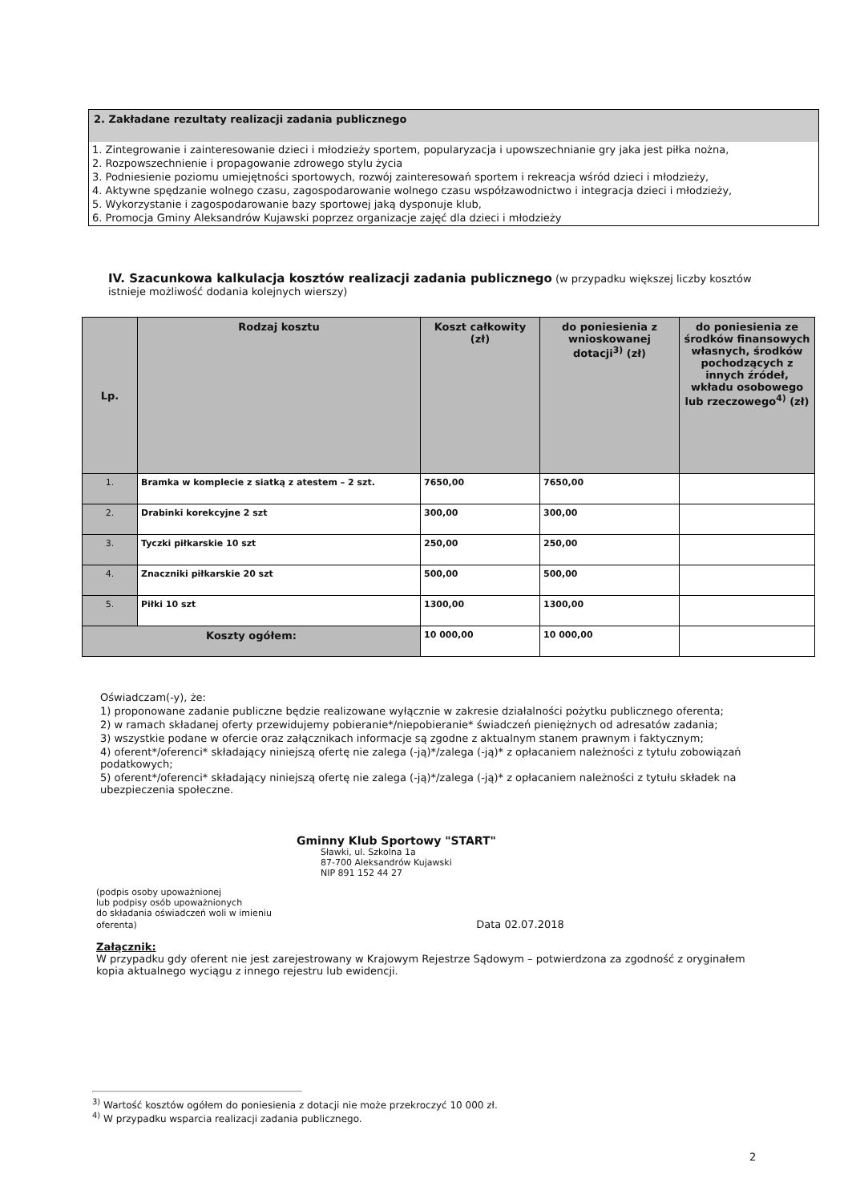2. Zakładane rezultaty realizacji zadania publicznego
1. Zintegrowanie i zainteresowanie dzieci i młodzieży sportem, popularyzacja i upowszechnianie gry jaka jest piłka nożna,
2. Rozpowszechnienie i propagowanie zdrowego stylu życia
3. Podniesienie poziomu umiejętności sportowych, rozwój zainteresowań sportem i rekreacja wśród dzieci i młodzieży,
4. Aktywne spędzanie wolnego czasu, zagospodarowanie wolnego czasu współzawodnictwo i integracja dzieci i młodzieży,
5. Wykorzystanie i zagospodarowanie bazy sportowej jaką dysponuje klub,
6. Promocja Gminy Aleksandrów Kujawski poprzez organizacje zajęć dla dzieci i młodzieży
IV. Szacunkowa kalkulacja kosztów realizacji zadania publicznego (w przypadku większej liczby kosztów istnieje możliwość dodania kolejnych wierszy)
| Lp. | Rodzaj kosztu | Koszt całkowity (zł) | do poniesienia z wnioskowanej dotacji<sup>3)</sup> (zł) | do poniesienia ze środków finansowych własnych, środków pochodzących z innych źródeł, wkładu osobowego lub rzeczowego<sup>4)</sup> (zł) |
| --- | --- | --- | --- | --- |
| 1. | Bramka w komplecie z siatką z atestem – 2 szt. | 7650,00 | 7650,00 | |
| 2. | Drabinki korekcyjne 2 szt | 300,00 | 300,00 | |
| 3. | Tyczki piłkarskie 10 szt | 250,00 | 250,00 | |
| 4. | Znaczniki piłkarskie 20 szt | 500,00 | 500,00 | |
| 5. | Piłki 10 szt | 1300,00 | 1300,00 | |
| Koszty ogółem: | | 10 000,00 | 10 000,00 | |
Oświadczam(-y), że:
1) proponowane zadanie publiczne będzie realizowane wyłącznie w zakresie działalności pożytku publicznego oferenta;
2) w ramach składanej oferty przewidujemy pobieranie*/niepobieranie* świadczeń pieniężnych od adresatów zadania;
3) wszystkie podane w ofercie oraz załącznikach informacje są zgodne z aktualnym stanem prawnym i faktycznym;
4) oferent*/oferenci* składający niniejszą ofertę nie zalega (-ją)*/zalega (-ją)* z opłacaniem należności z tytułu zobowiązań podatkowych;
5) oferent*/oferenci* składający niniejszą ofertę nie zalega (-ją)*/zalega (-ją)* z opłacaniem należności z tytułu składek na ubezpieczenia społeczne.
Gminny Klub Sportowy "START"
Sławki, ul. Szkolna 1a
87-700 Aleksandrów Kujawski
NIP 891 152 44 27
(podpis osoby upoważnionej
lub podpisy osób upoważnionych
do składania oświadczeń woli w imieniu
oferenta) Data 02.07.2018
Załącznik:
W przypadku gdy oferent nie jest zarejestrowany w Krajowym Rejestrze Sądowym – potwierdzona za zgodność z oryginałem kopia aktualnego wyciągu z innego rejestru lub ewidencji.
<sup>3)</sup> Wartość kosztów ogółem do poniesienia z dotacji nie może przekroczyć 10 000 zł.
<sup>4)</sup> W przypadku wsparcia realizacji zadania publicznego.
2